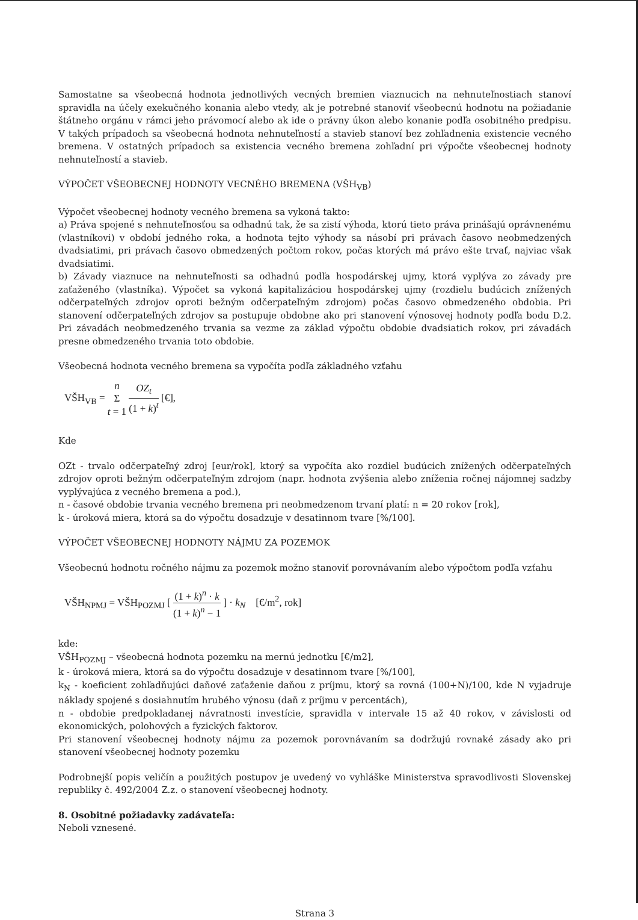Samostatne sa všeobecná hodnota jednotlivých vecných bremien viaznucich na nehnuteľnostiach stanoví spravidla na účely exekučného konania alebo vtedy, ak je potrebné stanoviť všeobecnú hodnotu na požiadanie štátneho orgánu v rámci jeho právomocí alebo ak ide o právny úkon alebo konanie podľa osobitného predpisu. V takých prípadoch sa všeobecná hodnota nehnuteľností a stavieb stanoví bez zohľadnenia existencie vecného bremena. V ostatných prípadoch sa existencia vecného bremena zohľadní pri výpočte všeobecnej hodnoty nehnuteľností a stavieb.
VÝPOČET VŠEOBECNEJ HODNOTY VECNÉHO BREMENA (VŠH<sub>VB</sub>)
Výpočet všeobecnej hodnoty vecného bremena sa vykoná takto:
a) Práva spojené s nehnuteľnosťou sa odhadnú tak, že sa zistí výhoda, ktorú tieto práva prinášajú oprávnenému (vlastníkovi) v období jedného roka, a hodnota tejto výhody sa násobí pri právach časovo neobmedzených dvadsiatimi, pri právach časovo obmedzených počtom rokov, počas ktorých má právo ešte trvať, najviac však dvadsiatimi.
b) Závady viaznuce na nehnuteľnosti sa odhadnú podľa hospodárskej ujmy, ktorá vyplýva zo závady pre zaťaženého (vlastníka). Výpočet sa vykoná kapitalizáciou hospodárskej ujmy (rozdielu budúcich znížených odčerpateľných zdrojov oproti bežným odčerpateľným zdrojom) počas časovo obmedzeného obdobia. Pri stanovení odčerpateľných zdrojov sa postupuje obdobne ako pri stanovení výnosovej hodnoty podľa bodu D.2. Pri závadách neobmedzeného trvania sa vezme za základ výpočtu obdobie dvadsiatich rokov, pri závadách presne obmedzeného trvania toto obdobie.
Všeobecná hodnota vecného bremena sa vypočíta podľa základného vzťahu
VŠH<sub>VB</sub> = n Σ t = 1 OZ<sub>t</sub> (1 + k)<sup>t</sup> [€],
Kde
OZt - trvalo odčerpateľný zdroj [eur/rok], ktorý sa vypočíta ako rozdiel budúcich znížených odčerpateľných zdrojov oproti bežným odčerpateľným zdrojom (napr. hodnota zvýšenia alebo zníženia ročnej nájomnej sadzby vyplývajúca z vecného bremena a pod.),
n - časové obdobie trvania vecného bremena pri neobmedzenom trvaní platí: n = 20 rokov [rok],
k - úroková miera, ktorá sa do výpočtu dosadzuje v desatinnom tvare [%/100].
VÝPOČET VŠEOBECNEJ HODNOTY NÁJMU ZA POZEMOK
Všeobecnú hodnotu ročného nájmu za pozemok možno stanoviť porovnávaním alebo výpočtom podľa vzťahu
VŠH<sub>NPMJ</sub> = VŠH<sub>POZMJ</sub> [ (1 + k)<sup>n</sup> · k (1 + k)<sup>n</sup> − 1 ] · k<sub>N</sub> [€/m<sup>2</sup>, rok]
kde:
VŠH<sub>POZMJ</sub> – všeobecná hodnota pozemku na mernú jednotku [€/m2],
k - úroková miera, ktorá sa do výpočtu dosadzuje v desatinnom tvare [%/100],
k<sub>N</sub> - koeficient zohľadňujúci daňové zaťaženie daňou z príjmu, ktorý sa rovná (100+N)/100, kde N vyjadruje náklady spojené s dosiahnutím hrubého výnosu (daň z príjmu v percentách),
n - obdobie predpokladanej návratnosti investície, spravidla v intervale 15 až 40 rokov, v závislosti od ekonomických, polohových a fyzických faktorov.
Pri stanovení všeobecnej hodnoty nájmu za pozemok porovnávaním sa dodržujú rovnaké zásady ako pri stanovení všeobecnej hodnoty pozemku
Podrobnejší popis veličín a použitých postupov je uvedený vo vyhláške Ministerstva spravodlivosti Slovenskej republiky č. 492/2004 Z.z. o stanovení všeobecnej hodnoty.
8. Osobitné požiadavky zadávateľa:
Neboli vznesené.
Strana 3